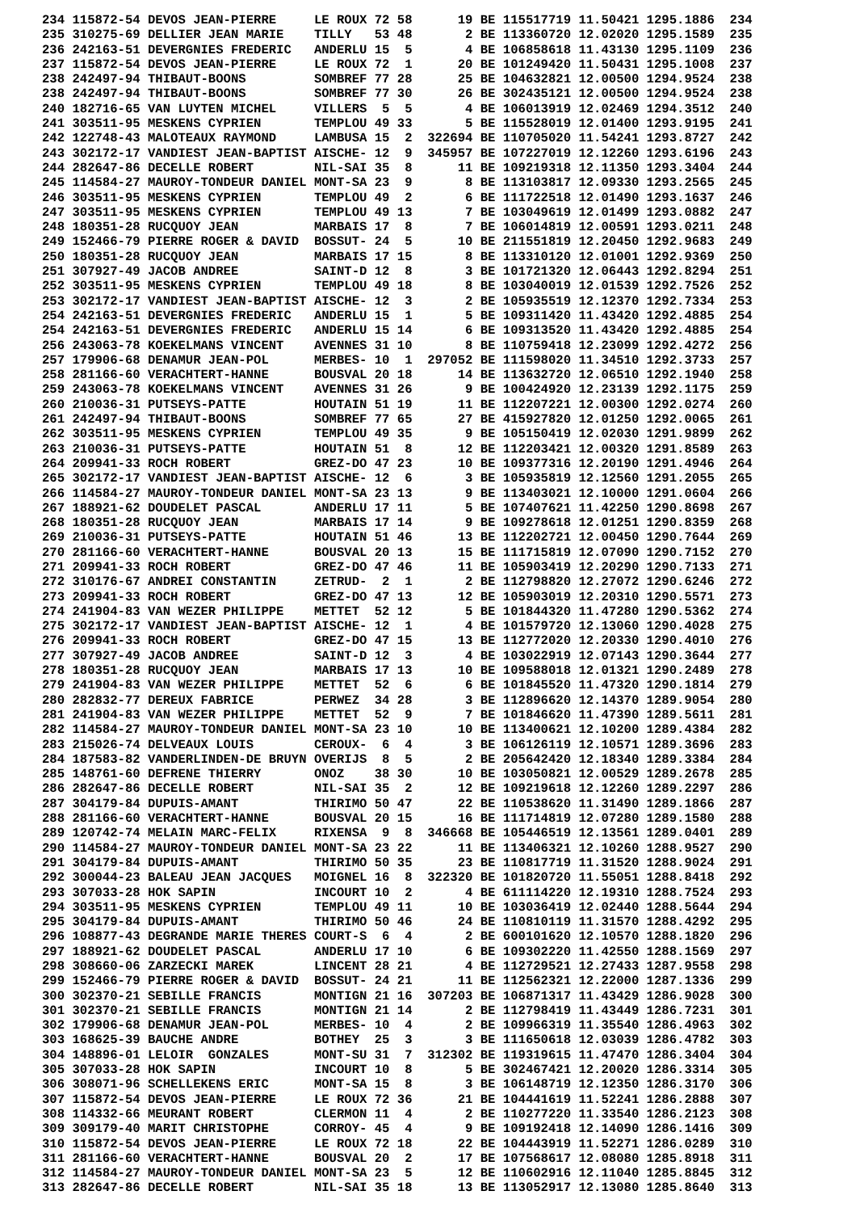234 115872-54 DEVOS JEAN-PIERRE     LE ROUX 72 58      19 BE 115517719 11.50421 1295.1886  234
235 310275-69 DELLIER JEAN MARIE    TILLY   53 48       2 BE 113360720 12.02020 1295.1589  235
236 242163-51 DEVERGNIES FREDERIC   ANDERLU 15  5       4 BE 106858618 11.43130 1295.1109  236
237 115872-54 DEVOS JEAN-PIERRE     LE ROUX 72  1      20 BE 101249420 11.50431 1295.1008  237
238 242497-94 THIBAUT-BOONS         SOMBREF 77 28      25 BE 104632821 12.00500 1294.9524  238
238 242497-94 THIBAUT-BOONS         SOMBREF 77 30      26 BE 302435121 12.00500 1294.9524  238
240 182716-65 VAN LUYTEN MICHEL     VILLERS  5  5       4 BE 106013919 12.02469 1294.3512  240
241 303511-95 MESKENS CYPRIEN       TEMPLOU 49 33       5 BE 115528019 12.01400 1293.9195  241
242 122748-43 MALOTEAUX RAYMOND     LAMBUSA 15  2  322694 BE 110705020 11.54241 1293.8727  242
243 302172-17 VANDIEST JEAN-BAPTIST AISCHE- 12  9  345957 BE 107227019 12.12260 1293.6196  243
244 282647-86 DECELLE ROBERT        NIL-SAI 35  8      11 BE 109219318 12.11350 1293.3404  244
245 114584-27 MAUROY-TONDEUR DANIEL MONT-SA 23  9       8 BE 113103817 12.09330 1293.2565  245
246 303511-95 MESKENS CYPRIEN       TEMPLOU 49  2       6 BE 111722518 12.01490 1293.1637  246
247 303511-95 MESKENS CYPRIEN       TEMPLOU 49 13       7 BE 103049619 12.01499 1293.0882  247
248 180351-28 RUCQUOY JEAN          MARBAIS 17  8       7 BE 106014819 12.00591 1293.0211  248
249 152466-79 PIERRE ROGER & DAVID  BOSSUT- 24  5      10 BE 211551819 12.20450 1292.9683  249
250 180351-28 RUCQUOY JEAN          MARBAIS 17 15       8 BE 113310120 12.01001 1292.9369  250
251 307927-49 JACOB ANDREE          SAINT-D 12  8       3 BE 101721320 12.06443 1292.8294  251
252 303511-95 MESKENS CYPRIEN       TEMPLOU 49 18       8 BE 103040019 12.01539 1292.7526  252
253 302172-17 VANDIEST JEAN-BAPTIST AISCHE- 12  3       2 BE 105935519 12.12370 1292.7334  253
254 242163-51 DEVERGNIES FREDERIC   ANDERLU 15  1       5 BE 109311420 11.43420 1292.4885  254
254 242163-51 DEVERGNIES FREDERIC   ANDERLU 15 14       6 BE 109313520 11.43420 1292.4885  254
256 243063-78 KOEKELMANS VINCENT    AVENNES 31 10       8 BE 110759418 12.23099 1292.4272  256
257 179906-68 DENAMUR JEAN-POL      MERBES- 10  1  297052 BE 111598020 11.34510 1292.3733  257
258 281166-60 VERACHTERT-HANNE      BOUSVAL 20 18      14 BE 113632720 12.06510 1292.1940  258
259 243063-78 KOEKELMANS VINCENT    AVENNES 31 26       9 BE 100424920 12.23139 1292.1175  259
260 210036-31 PUTSEYS-PATTE         HOUTAIN 51 19      11 BE 112207221 12.00300 1292.0274  260
261 242497-94 THIBAUT-BOONS         SOMBREF 77 65      27 BE 415927820 12.01250 1292.0065  261
262 303511-95 MESKENS CYPRIEN       TEMPLOU 49 35       9 BE 105150419 12.02030 1291.9899  262
263 210036-31 PUTSEYS-PATTE         HOUTAIN 51  8      12 BE 112203421 12.00320 1291.8589  263
264 209941-33 ROCH ROBERT           GREZ-DO 47 23      10 BE 109377316 12.20190 1291.4946  264
265 302172-17 VANDIEST JEAN-BAPTIST AISCHE- 12  6       3 BE 105935819 12.12560 1291.2055  265
266 114584-27 MAUROY-TONDEUR DANIEL MONT-SA 23 13       9 BE 113403021 12.10000 1291.0604  266
267 188921-62 DOUDELET PASCAL       ANDERLU 17 11       5 BE 107407621 11.42250 1290.8698  267
268 180351-28 RUCQUOY JEAN          MARBAIS 17 14       9 BE 109278618 12.01251 1290.8359  268
269 210036-31 PUTSEYS-PATTE         HOUTAIN 51 46      13 BE 112202721 12.00450 1290.7644  269
270 281166-60 VERACHTERT-HANNE      BOUSVAL 20 13      15 BE 111715819 12.07090 1290.7152  270
271 209941-33 ROCH ROBERT           GREZ-DO 47 46      11 BE 105903419 12.20290 1290.7133  271
272 310176-67 ANDREI CONSTANTIN     ZETRUD-  2  1       2 BE 112798820 12.27072 1290.6246  272
273 209941-33 ROCH ROBERT           GREZ-DO 47 13      12 BE 105903019 12.20310 1290.5571  273
274 241904-83 VAN WEZER PHILIPPE    METTET  52 12       5 BE 101844320 11.47280 1290.5362  274
275 302172-17 VANDIEST JEAN-BAPTIST AISCHE- 12  1       4 BE 101579720 12.13060 1290.4028  275
276 209941-33 ROCH ROBERT           GREZ-DO 47 15      13 BE 112772020 12.20330 1290.4010  276
277 307927-49 JACOB ANDREE          SAINT-D 12  3       4 BE 103022919 12.07143 1290.3644  277
278 180351-28 RUCQUOY JEAN          MARBAIS 17 13      10 BE 109588018 12.01321 1290.2489  278
279 241904-83 VAN WEZER PHILIPPE    METTET  52  6       6 BE 101845520 11.47320 1290.1814  279
280 282832-77 DEREUX FABRICE        PERWEZ  34 28       3 BE 112896620 12.14370 1289.9054  280
281 241904-83 VAN WEZER PHILIPPE    METTET  52  9       7 BE 101846620 11.47390 1289.5611  281
282 114584-27 MAUROY-TONDEUR DANIEL MONT-SA 23 10      10 BE 113400621 12.10200 1289.4384  282
283 215026-74 DELVEAUX LOUIS        CEROUX-  6  4       3 BE 106126119 12.10571 1289.3696  283
284 187583-82 VANDERLINDEN-DE BRUYN OVERIJS  8  5       2 BE 205642420 12.18340 1289.3384  284
285 148761-60 DEFRENE THIERRY       ONOZ    38 30      10 BE 103050821 12.00529 1289.2678  285
286 282647-86 DECELLE ROBERT        NIL-SAI 35  2      12 BE 109219618 12.12260 1289.2297  286
287 304179-84 DUPUIS-AMANT          THIRIMO 50 47      22 BE 110538620 11.31490 1289.1866  287
288 281166-60 VERACHTERT-HANNE      BOUSVAL 20 15      16 BE 111714819 12.07280 1289.1580  288
289 120742-74 MELAIN MARC-FELIX     RIXENSA  9  8  346668 BE 105446519 12.13561 1289.0401  289
290 114584-27 MAUROY-TONDEUR DANIEL MONT-SA 23 22      11 BE 113406321 12.10260 1288.9527  290
291 304179-84 DUPUIS-AMANT          THIRIMO 50 35      23 BE 110817719 11.31520 1288.9024  291
292 300044-23 BALEAU JEAN JACQUES   MOIGNEL 16  8  322320 BE 101820720 11.55051 1288.8418  292
293 307033-28 HOK SAPIN             INCOURT 10  2       4 BE 611114220 12.19310 1288.7524  293
294 303511-95 MESKENS CYPRIEN       TEMPLOU 49 11      10 BE 103036419 12.02440 1288.5644  294
295 304179-84 DUPUIS-AMANT          THIRIMO 50 46      24 BE 110810119 11.31570 1288.4292  295
296 108877-43 DEGRANDE MARIE THERES COURT-S  6  4       2 BE 600101620 12.10570 1288.1820  296
297 188921-62 DOUDELET PASCAL       ANDERLU 17 10       6 BE 109302220 11.42550 1288.1569  297
298 308660-06 ZARZECKI MAREK        LINCENT 28 21       4 BE 112729521 12.27433 1287.9558  298
299 152466-79 PIERRE ROGER & DAVID  BOSSUT- 24 21      11 BE 112562321 12.22000 1287.1336  299
300 302370-21 SEBILLE FRANCIS       MONTIGN 21 16  307203 BE 106871317 11.43429 1286.9028  300
301 302370-21 SEBILLE FRANCIS       MONTIGN 21 14       2 BE 112798419 11.43449 1286.7231  301
302 179906-68 DENAMUR JEAN-POL      MERBES- 10  4       2 BE 109966319 11.35540 1286.4963  302
303 168625-39 BAUCHE ANDRE          BOTHEY  25  3       3 BE 111650618 12.03039 1286.4782  303
304 148896-01 LELOIR  GONZALES      MONT-SU 31  7  312302 BE 119319615 11.47470 1286.3404  304
305 307033-28 HOK SAPIN             INCOURT 10  8       5 BE 302467421 12.20020 1286.3314  305
306 308071-96 SCHELLEKENS ERIC      MONT-SA 15  8       3 BE 106148719 12.12350 1286.3170  306
307 115872-54 DEVOS JEAN-PIERRE     LE ROUX 72 36      21 BE 104441619 11.52241 1286.2888  307
308 114332-66 MEURANT ROBERT        CLERMON 11  4       2 BE 110277220 11.33540 1286.2123  308
309 309179-40 MARIT CHRISTOPHE      CORROY- 45  4       9 BE 109192418 12.14090 1286.1416  309
310 115872-54 DEVOS JEAN-PIERRE     LE ROUX 72 18      22 BE 104443919 11.52271 1286.0289  310
311 281166-60 VERACHTERT-HANNE      BOUSVAL 20  2      17 BE 107568617 12.08080 1285.8918  311
312 114584-27 MAUROY-TONDEUR DANIEL MONT-SA 23  5      12 BE 110602916 12.11040 1285.8845  312
313 282647-86 DECELLE ROBERT        NIL-SAI 35 18      13 BE 113052917 12.13080 1285.8640  313